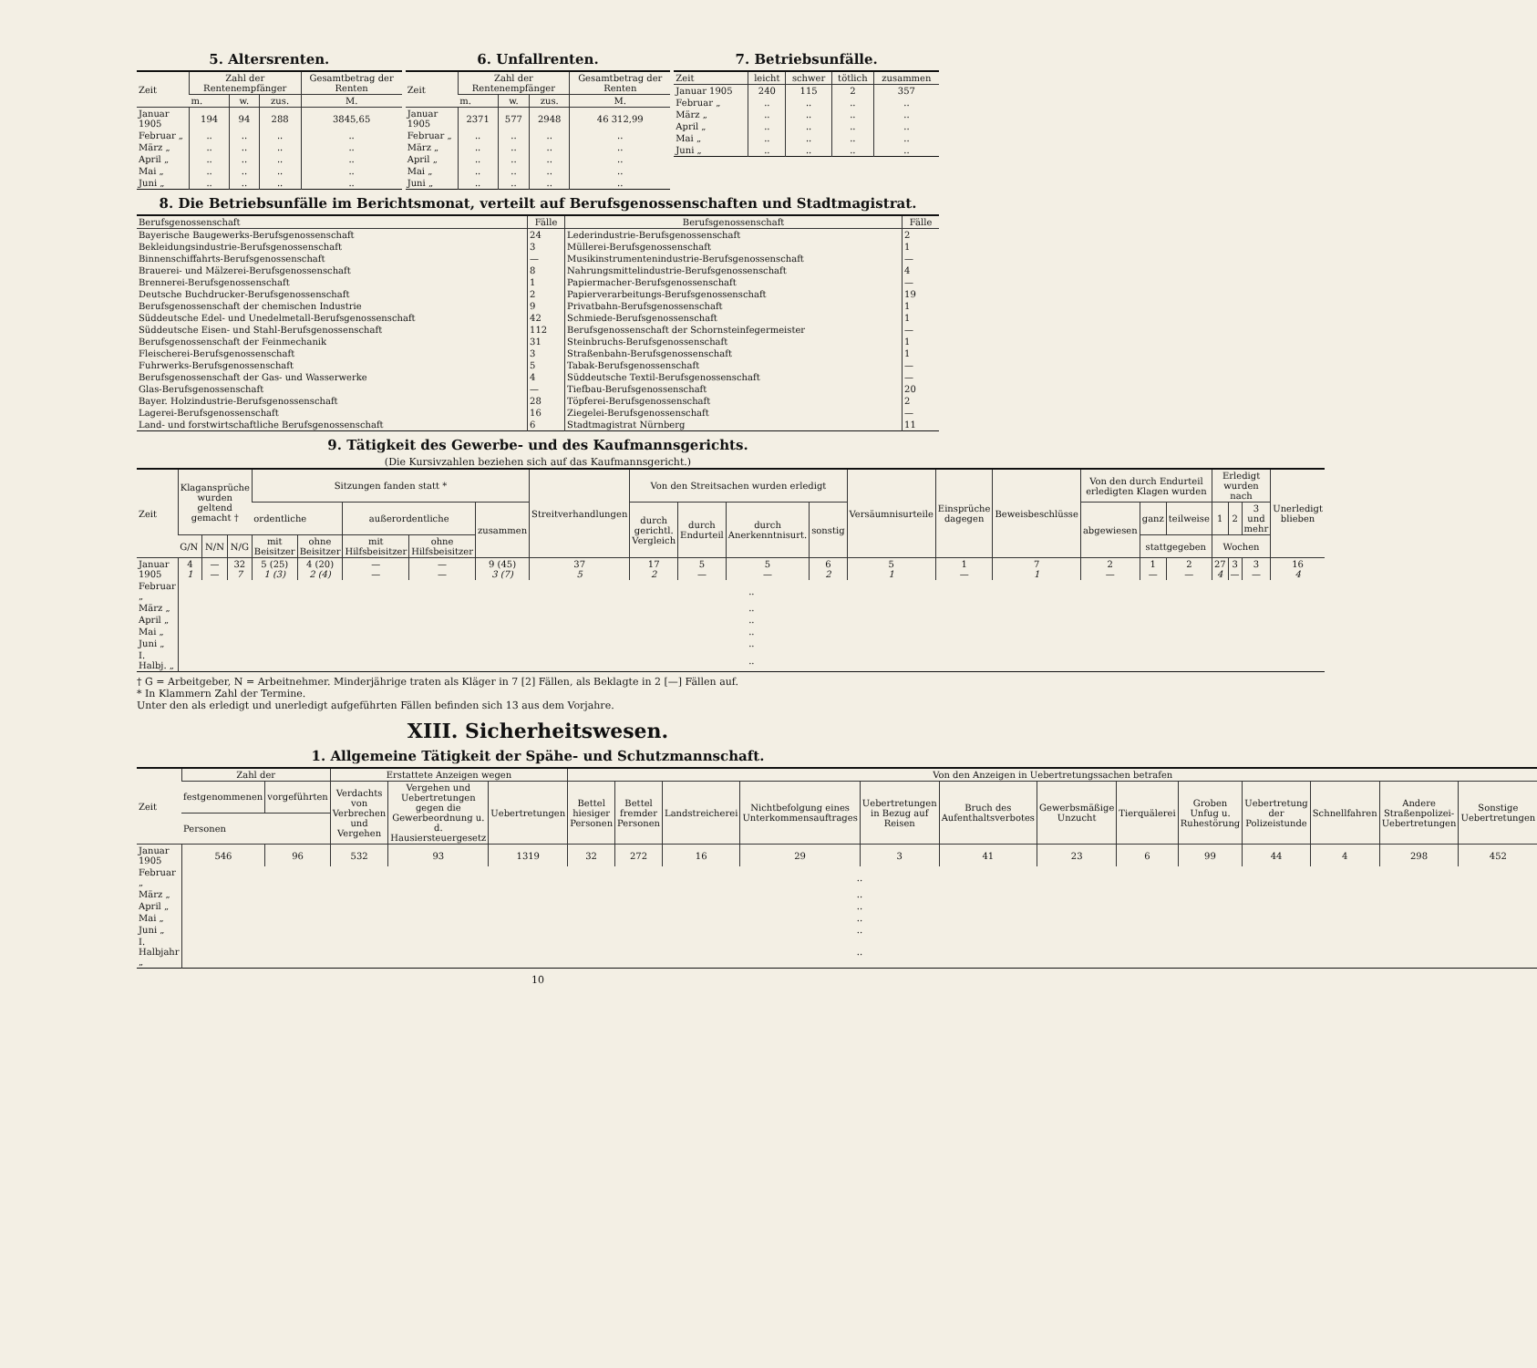5. Altersrenten.
| Zeit | Zahl der Rentenempfänger | | | Gesamtbetrag der Renten |
| --- | --- | --- | --- | --- |
| | m. | w. | zus. | M. |
| Januar 1905 | 194 | 94 | 288 | 3845,65 |
| Februar „ | .. | .. | .. | .. |
| März „ | .. | .. | .. | .. |
| April „ | .. | .. | .. | .. |
| Mai „ | .. | .. | .. | .. |
| Juni „ | .. | .. | .. | .. |
6. Unfallrenten.
| Zeit | Zahl der Rentenempfänger | | | Gesamtbetrag der Renten |
| --- | --- | --- | --- | --- |
| | m. | w. | zus. | M. |
| Januar 1905 | 2371 | 577 | 2948 | 46 312,99 |
| Februar „ | .. | .. | .. | .. |
| März „ | .. | .. | .. | .. |
| April „ | .. | .. | .. | .. |
| Mai „ | .. | .. | .. | .. |
| Juni „ | .. | .. | .. | .. |
7. Betriebsunfälle.
| Zeit | leicht | schwer | tötlich | zusammen |
| --- | --- | --- | --- | --- |
| Januar 1905 | 240 | 115 | 2 | 357 |
| Februar „ | .. | .. | .. | .. |
| März „ | .. | .. | .. | .. |
| April „ | .. | .. | .. | .. |
| Mai „ | .. | .. | .. | .. |
| Juni „ | .. | .. | .. | .. |
8. Die Betriebsunfälle im Berichtsmonat, verteilt auf Berufsgenossenschaften und Stadtmagistrat.
| Berufsgenossenschaft | Fälle | Berufsgenossenschaft | Fälle |
| --- | --- | --- | --- |
| Bayerische Baugewerks-Berufsgenossenschaft | 24 | Lederindustrie-Berufsgenossenschaft | 2 |
| Bekleidungsindustrie-Berufsgenossenschaft | 3 | Müllerei-Berufsgenossenschaft | 1 |
| Binnenschiffahrts-Berufsgenossenschaft | — | Musikinstrumentenindustrie-Berufsgenossenschaft | — |
| Brauerei- und Mälzerei-Berufsgenossenschaft | 8 | Nahrungsmittelindustrie-Berufsgenossenschaft | 4 |
| Brennerei-Berufsgenossenschaft | 1 | Papiermacher-Berufsgenossenschaft | — |
| Deutsche Buchdrucker-Berufsgenossenschaft | 2 | Papierverarbeitungs-Berufsgenossenschaft | 19 |
| Berufsgenossenschaft der chemischen Industrie | 9 | Privatbahn-Berufsgenossenschaft | 1 |
| Süddeutsche Edel- und Unedelmetall-Berufsgenossenschaft | 42 | Schmiede-Berufsgenossenschaft | 1 |
| Süddeutsche Eisen- und Stahl-Berufsgenossenschaft | 112 | Berufsgenossenschaft der Schornsteinfegermeister | — |
| Berufsgenossenschaft der Feinmechanik | 31 | Steinbruchs-Berufsgenossenschaft | 1 |
| Fleischerei-Berufsgenossenschaft | 3 | Straßenbahn-Berufsgenossenschaft | 1 |
| Fuhrwerks-Berufsgenossenschaft | 5 | Tabak-Berufsgenossenschaft | — |
| Berufsgenossenschaft der Gas- und Wasserwerke | 4 | Süddeutsche Textil-Berufsgenossenschaft | — |
| Glas-Berufsgenossenschaft | — | Tiefbau-Berufsgenossenschaft | 20 |
| Bayer. Holzindustrie-Berufsgenossenschaft | 28 | Töpferei-Berufsgenossenschaft | 2 |
| Lagerei-Berufsgenossenschaft | 16 | Ziegelei-Berufsgenossenschaft | — |
| Land- und forstwirtschaftliche Berufsgenossenschaft | 6 | Stadtmagistrat Nürnberg | 11 |
9. Tätigkeit des Gewerbe- und des Kaufmannsgerichts.
(Die Kursivzahlen beziehen sich auf das Kaufmannsgericht.)
| Zeit | Klagansprüche wurden geltend gemacht † | | | Sitzungen fanden statt * | | | | | Streitverhandlungen | Von den Streitsachen wurden erledigt | | | | Versäumnisurteile | Einsprüche dagegen | Beweisbeschlüsse | Von den durch Endurteil erledigten Klagen wurden | | | Erledigt wurden nach | | | Unerledigt blieben |
| --- | --- | --- | --- | --- | --- | --- | --- | --- | --- | --- | --- | --- | --- | --- | --- | --- | --- | --- | --- | --- | --- | --- | --- |
| | | | | ordentliche | | außerordentliche | | zusammen | | durch gerichtl. Vergleich | durch Endurteil | durch Anerkenntnisurt. | sonstig | | | | abgewiesen | ganz | teilweise | 1 | 2 | 3 und mehr | |
| | G/N | N/N | N/G | mit Beisitzer | ohne Beisitzer | mit Hilfsbeisitzer | ohne Hilfsbeisitzer | | | | | | | | | | | stattgegeben | | Wochen | | | |
| Januar 1905 | 4 1 | — — | 32 7 | 5 (25) 1 (3) | 4 (20) 2 (4) | — — | — — | 9 (45) 3 (7) | 37 5 | 17 2 | 5 — | 5 — | 6 2 | 5 1 | 1 — | 7 1 | 2 — | 1 — | 2 — | 27 4 | 3 — | 3 — | 16 4 |
| Februar „ | .. | | | | | | | | | | | | | | | | | | | | | | |
| März „ | .. | | | | | | | | | | | | | | | | | | | | | | |
| April „ | .. | | | | | | | | | | | | | | | | | | | | | | |
| Mai „ | .. | | | | | | | | | | | | | | | | | | | | | | |
| Juni „ | .. | | | | | | | | | | | | | | | | | | | | | | |
| I. Halbj. „ | .. | | | | | | | | | | | | | | | | | | | | | | |
† G = Arbeitgeber, N = Arbeitnehmer. Minderjährige traten als Kläger in 7 [2] Fällen, als Beklagte in 2 [—] Fällen auf.
* In Klammern Zahl der Termine.
Unter den als erledigt und unerledigt aufgeführten Fällen befinden sich 13 aus dem Vorjahre.
XIII. Sicherheitswesen.
1. Allgemeine Tätigkeit der Spähe- und Schutzmannschaft.
| Zeit | Zahl der | | Erstattete Anzeigen wegen | | | Von den Anzeigen in Uebertretungssachen betrafen | | | | | | | | | | | | |
| --- | --- | --- | --- | --- | --- | --- | --- | --- | --- | --- | --- | --- | --- | --- | --- | --- | --- | --- |
| | festgenommenen | vorgeführten | Verdachts von Verbrechen und Vergehen | Vergehen und Uebertretungen gegen die Gewerbeordnung u. d. Hausiersteuergesetz | Uebertretungen | Bettel hiesiger Personen | Bettel fremder Personen | Landstreicherei | Nichtbefolgung eines Unterkommensauftrages | Uebertretungen in Bezug auf Reisen | Bruch des Aufenthaltsverbotes | Gewerbsmäßige Unzucht | Tierquälerei | Groben Unfug u. Ruhestörung | Uebertretung der Polizeistunde | Schnellfahren | Andere Straßenpolizei-Uebertretungen | Sonstige Uebertretungen |
| | Personen | | | | | | | | | | | | | | | | | |
| Januar 1905 | 546 | 96 | 532 | 93 | 1319 | 32 | 272 | 16 | 29 | 3 | 41 | 23 | 6 | 99 | 44 | 4 | 298 | 452 |
| Februar „ | .. | | | | | | | | | | | | | | | | | |
| März „ | .. | | | | | | | | | | | | | | | | | |
| April „ | .. | | | | | | | | | | | | | | | | | |
| Mai „ | .. | | | | | | | | | | | | | | | | | |
| Juni „ | .. | | | | | | | | | | | | | | | | | |
| I. Halbjahr „ | .. | | | | | | | | | | | | | | | | | |
10